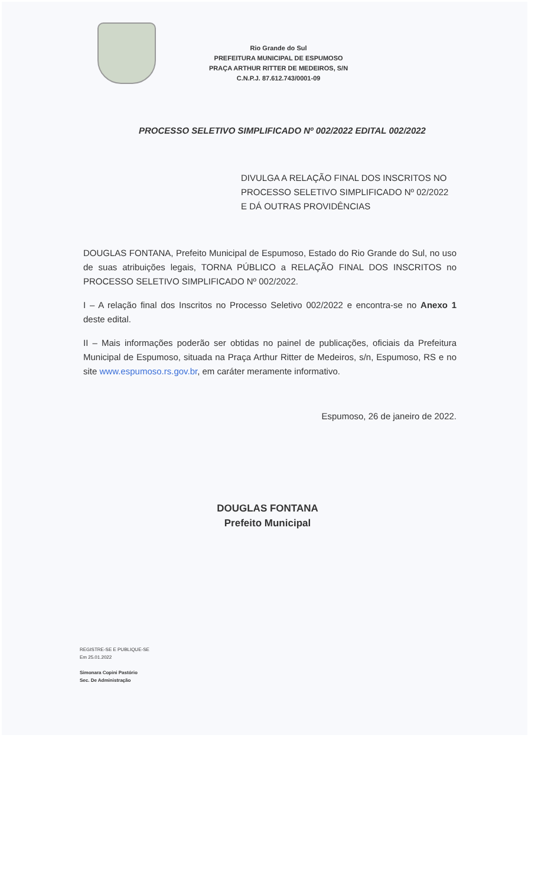Rio Grande do Sul
PREFEITURA MUNICIPAL DE ESPUMOSO
PRAÇA ARTHUR RITTER DE MEDEIROS, S/N
C.N.P.J. 87.612.743/0001-09
PROCESSO SELETIVO SIMPLIFICADO Nº 002/2022 EDITAL 002/2022
DIVULGA A RELAÇÃO FINAL DOS INSCRITOS NO PROCESSO SELETIVO SIMPLIFICADO Nº 02/2022 E DÁ OUTRAS PROVIDÊNCIAS
DOUGLAS FONTANA, Prefeito Municipal de Espumoso, Estado do Rio Grande do Sul, no uso de suas atribuições legais, TORNA PÚBLICO a RELAÇÃO FINAL DOS INSCRITOS no PROCESSO SELETIVO SIMPLIFICADO Nº 002/2022.
I – A relação final dos Inscritos no Processo Seletivo 002/2022 e encontra-se no Anexo 1 deste edital.
II – Mais informações poderão ser obtidas no painel de publicações, oficiais da Prefeitura Municipal de Espumoso, situada na Praça Arthur Ritter de Medeiros, s/n, Espumoso, RS e no site www.espumoso.rs.gov.br, em caráter meramente informativo.
Espumoso, 26 de janeiro de 2022.
DOUGLAS FONTANA
Prefeito Municipal
REGISTRE-SE E PUBLIQUE-SE
Em 25.01.2022
Simonara Copini Pastório
Sec. De Administração